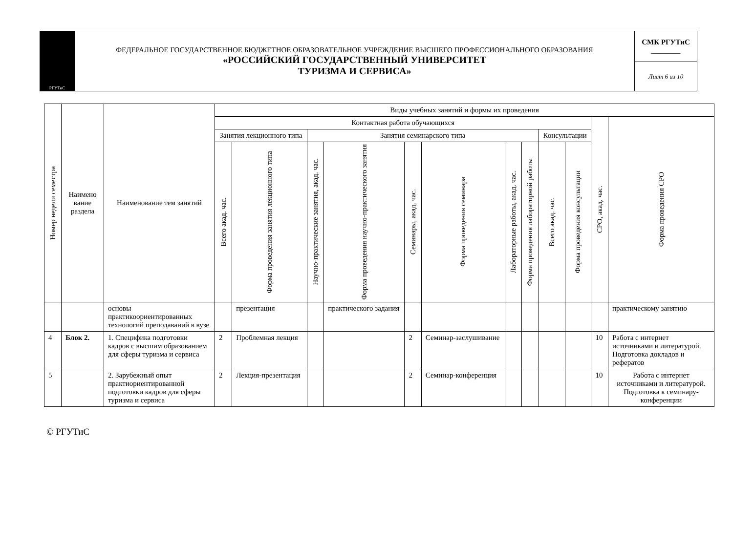| РГУТиС | ФЕДЕРАЛЬНОЕ ГОСУДАРСТВЕННОЕ БЮДЖЕТНОЕ ОБРАЗОВАТЕЛЬНОЕ УЧРЕЖДЕНИЕ ВЫСШЕГО ПРОФЕССИОНАЛЬНОГО ОБРАЗОВАНИЯ «РОССИЙСКИЙ ГОСУДАРСТВЕННЫЙ УНИВЕРСИТЕТ ТУРИЗМА И СЕРВИСА» | СМК РГУТиС ________ |
| | | Лист 6 из 10 |
| Номер недели семестра | Наимено вание раздела | Наименование тем занятий | Виды учебных занятий и формы их проведения | | | | | | | | | | | |
| --- | --- | --- | --- | --- | --- | --- | --- | --- | --- | --- | --- | --- | --- | --- |
| | | | Контактная работа обучающихся | | | | | | | | | | СРО, акад. час. | Форма проведения СРО |
| | | | Занятия лекционного типа | | Занятия семинарского типа | | | | | | Консультации | | | |
| | | | Всего акад. час. | Форма проведения занятия лекционного типа | Научно-практические занятия, акад. час. | Форма проведения научно-практического занятия | Семинары, акад. час. | Форма проведения семинара | Лабораторные работы, акад. час. | Форма проведения лабораторной работы | Всего акад. час. | Форма проведения консультации | | |
| | | основы практикоориентированных технологий преподаваний в вузе | | презентация | | практического задания | | | | | | | | практическому занятию |
| 4 | Блок 2. | 1. Специфика подготовки кадров с высшим образованием для сферы туризма и сервиса | 2 | Проблемная лекция | | | 2 | Семинар-заслушивание | | | | | 10 | Работа с интернет источниками и литературой. Подготовка докладов и рефератов |
| 5 | | 2. Зарубежный опыт практиориентированной подготовки кадров для сферы туризма и сервиса | 2 | Лекция-презентация | | | 2 | Семинар-конференция | | | | | 10 | Работа с интернет источниками и литературой. Подготовка к семинару-конференции |
© РГУТиС